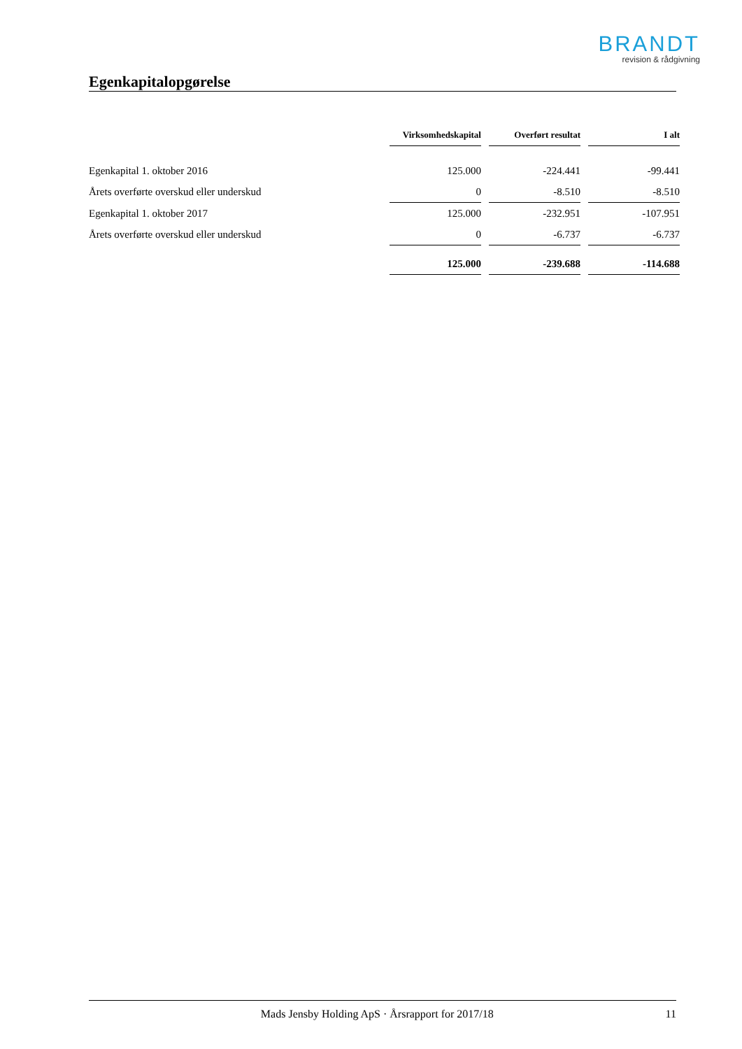BRANDT
revision & rådgivning
Egenkapitalopgørelse
| | Virksomhedskapital | | Overført resultat | | I alt |
| Egenkapital 1. oktober 2016 | 125.000 | | -224.441 | | -99.441 |
| Årets overførte overskud eller underskud | 0 | | -8.510 | | -8.510 |
| Egenkapital 1. oktober 2017 | 125.000 | | -232.951 | | -107.951 |
| Årets overførte overskud eller underskud | 0 | | -6.737 | | -6.737 |
| | 125.000 | | -239.688 | | -114.688 |
Mads Jensby Holding ApS · Årsrapport for 2017/18 11